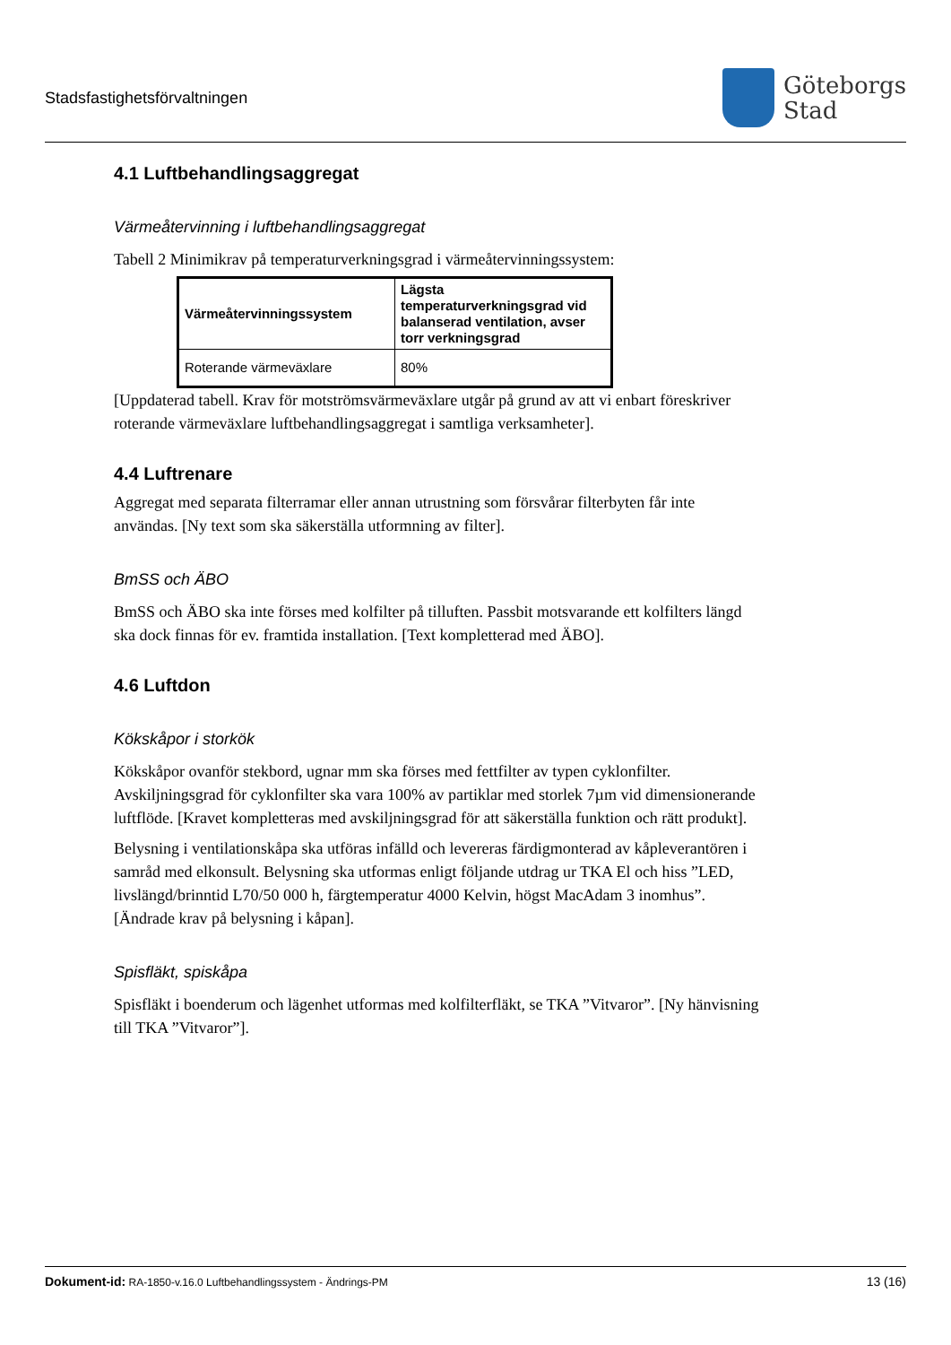Stadsfastighetsförvaltningen
Göteborgs
Stad
4.1 Luftbehandlingsaggregat
Värmeåtervinning i luftbehandlingsaggregat
Tabell 2 Minimikrav på temperaturverkningsgrad i värmeåtervinningssystem:
| Värmeåtervinningssystem | Lägsta temperaturverkningsgrad vid balanserad ventilation, avser torr verkningsgrad |
| --- | --- |
| Roterande värmeväxlare | 80% |
[Uppdaterad tabell. Krav för motströmsvärmeväxlare utgår på grund av att vi enbart föreskriver roterande värmeväxlare luftbehandlingsaggregat i samtliga verksamheter].
4.4 Luftrenare
Aggregat med separata filterramar eller annan utrustning som försvårar filterbyten får inte användas. [Ny text som ska säkerställa utformning av filter].
BmSS och ÄBO
BmSS och ÄBO ska inte förses med kolfilter på tilluften. Passbit motsvarande ett kolfilters längd ska dock finnas för ev. framtida installation. [Text kompletterad med ÄBO].
4.6 Luftdon
Kökskåpor i storkök
Kökskåpor ovanför stekbord, ugnar mm ska förses med fettfilter av typen cyklonfilter. Avskiljningsgrad för cyklonfilter ska vara 100% av partiklar med storlek 7µm vid dimensionerande luftflöde. [Kravet kompletteras med avskiljningsgrad för att säkerställa funktion och rätt produkt].
Belysning i ventilationskåpa ska utföras infälld och levereras färdigmonterad av kåpleverantören i samråd med elkonsult. Belysning ska utformas enligt följande utdrag ur TKA El och hiss ”LED, livslängd/brinntid L70/50 000 h, färgtemperatur 4000 Kelvin, högst MacAdam 3 inomhus”. [Ändrade krav på belysning i kåpan].
Spisfläkt, spiskåpa
Spisfläkt i boenderum och lägenhet utformas med kolfilterfläkt, se TKA ”Vitvaror”. [Ny hänvisning till TKA ”Vitvaror”].
Dokument-id: RA-1850-v.16.0 Luftbehandlingssystem - Ändrings-PM
13 (16)